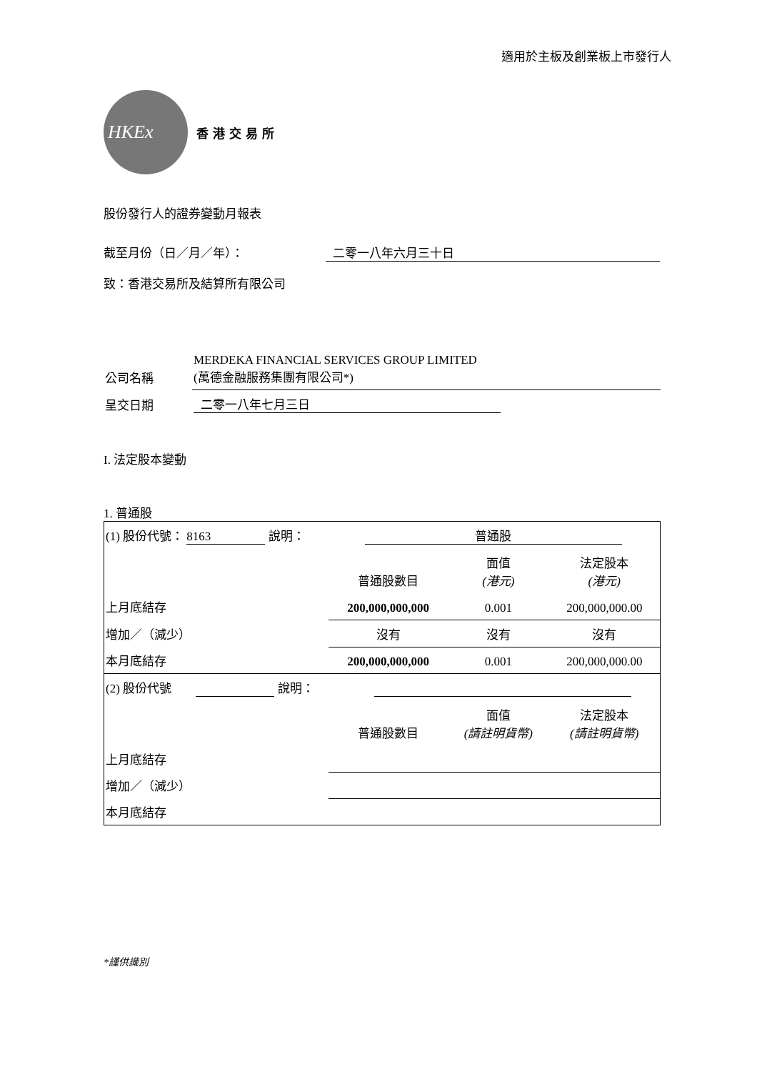適用於主板及創業板上市發行人
HKEx
香港交易所
股份發行人的證券變動月報表
截至月份（日／月／年）： 二零一八年六月三十日
致：香港交易所及結算所有限公司
| 公司名稱 | MERDEKA FINANCIAL SERVICES GROUP LIMITED (萬德金融服務集團有限公司*) |
| 呈交日期 | 二零一八年七月三日 |
I. 法定股本變動
1. 普通股
| (1) 股份代號： 8163 說明： 普通股 | | | |
| | 普通股數目 | 面值 (港元) | 法定股本 (港元) |
| 上月底結存 | 200,000,000,000 | 0.001 | 200,000,000.00 |
| 增加／（減少） | 沒有 | 沒有 | 沒有 |
| 本月底結存 | 200,000,000,000 | 0.001 | 200,000,000.00 |
| (2) 股份代號 說明： | | | |
| | 普通股數目 | 面值 (請註明貨幣) | 法定股本 (請註明貨幣) |
| 上月底結存 | | | |
| 增加／（減少） | | | |
| 本月底結存 | | | |
*謹供識別